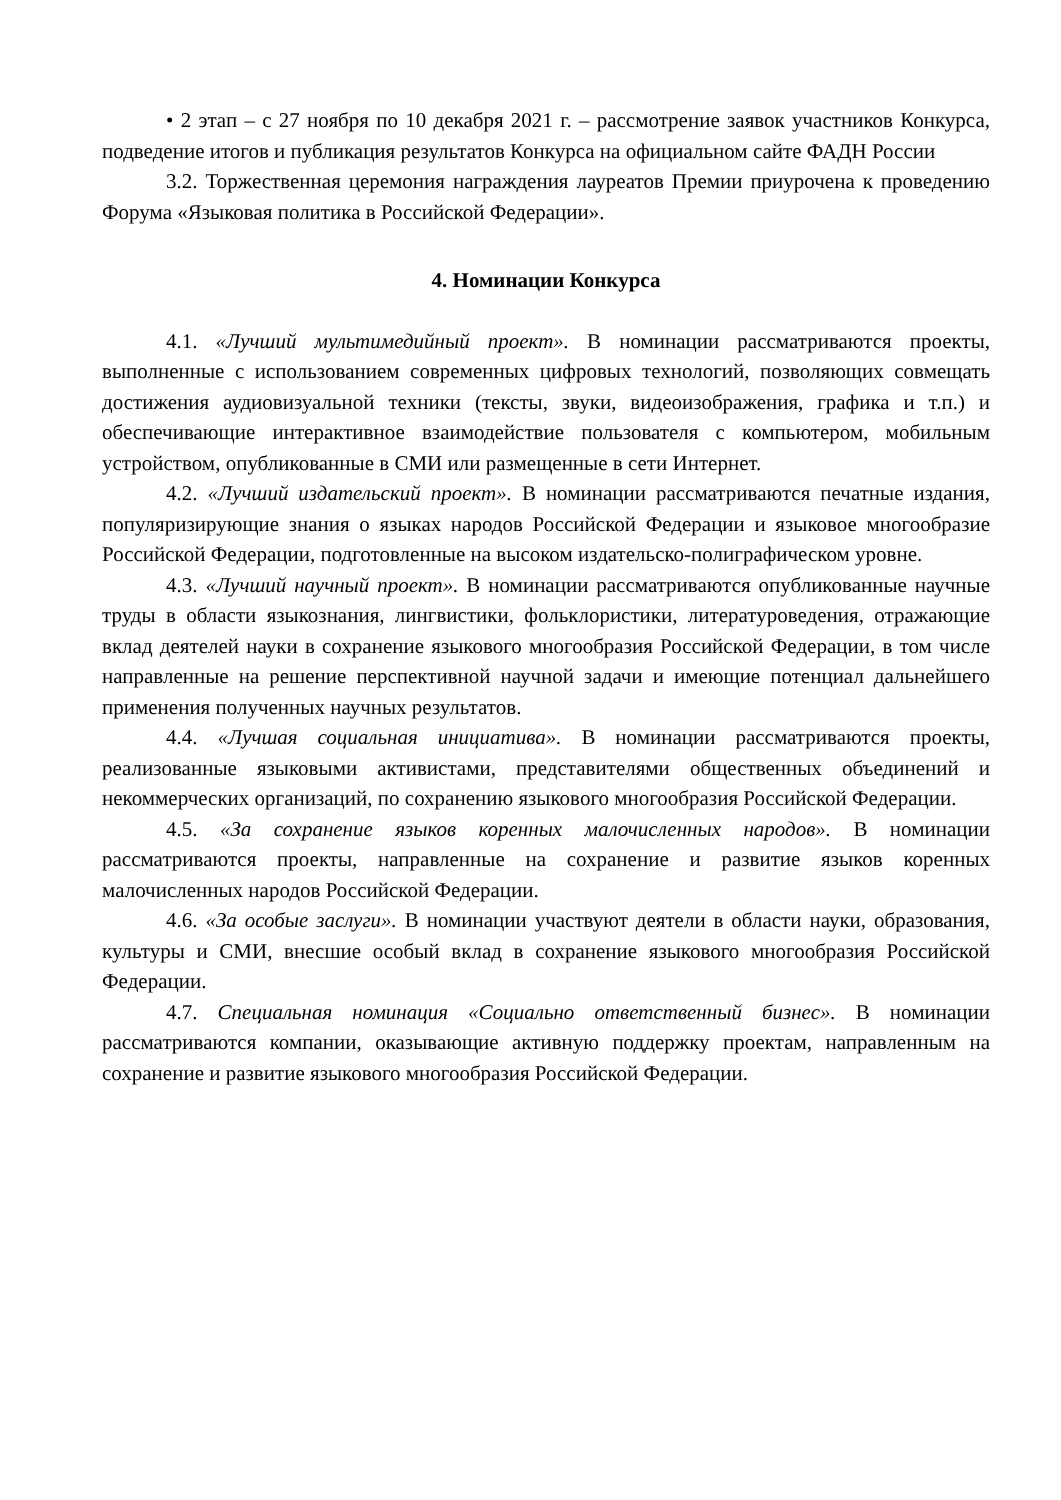• 2 этап – с 27 ноября по 10 декабря 2021 г. – рассмотрение заявок участников Конкурса, подведение итогов и публикация результатов Конкурса на официальном сайте ФАДН России
3.2. Торжественная церемония награждения лауреатов Премии приурочена к проведению Форума «Языковая политика в Российской Федерации».
4. Номинации Конкурса
4.1. «Лучший мультимедийный проект». В номинации рассматриваются проекты, выполненные с использованием современных цифровых технологий, позволяющих совмещать достижения аудиовизуальной техники (тексты, звуки, видеоизображения, графика и т.п.) и обеспечивающие интерактивное взаимодействие пользователя с компьютером, мобильным устройством, опубликованные в СМИ или размещенные в сети Интернет.
4.2. «Лучший издательский проект». В номинации рассматриваются печатные издания, популяризирующие знания о языках народов Российской Федерации и языковое многообразие Российской Федерации, подготовленные на высоком издательско-полиграфическом уровне.
4.3. «Лучший научный проект». В номинации рассматриваются опубликованные научные труды в области языкознания, лингвистики, фольклористики, литературоведения, отражающие вклад деятелей науки в сохранение языкового многообразия Российской Федерации, в том числе направленные на решение перспективной научной задачи и имеющие потенциал дальнейшего применения полученных научных результатов.
4.4. «Лучшая социальная инициатива». В номинации рассматриваются проекты, реализованные языковыми активистами, представителями общественных объединений и некоммерческих организаций, по сохранению языкового многообразия Российской Федерации.
4.5. «За сохранение языков коренных малочисленных народов». В номинации рассматриваются проекты, направленные на сохранение и развитие языков коренных малочисленных народов Российской Федерации.
4.6. «За особые заслуги». В номинации участвуют деятели в области науки, образования, культуры и СМИ, внесшие особый вклад в сохранение языкового многообразия Российской Федерации.
4.7. Специальная номинация «Социально ответственный бизнес». В номинации рассматриваются компании, оказывающие активную поддержку проектам, направленным на сохранение и развитие языкового многообразия Российской Федерации.